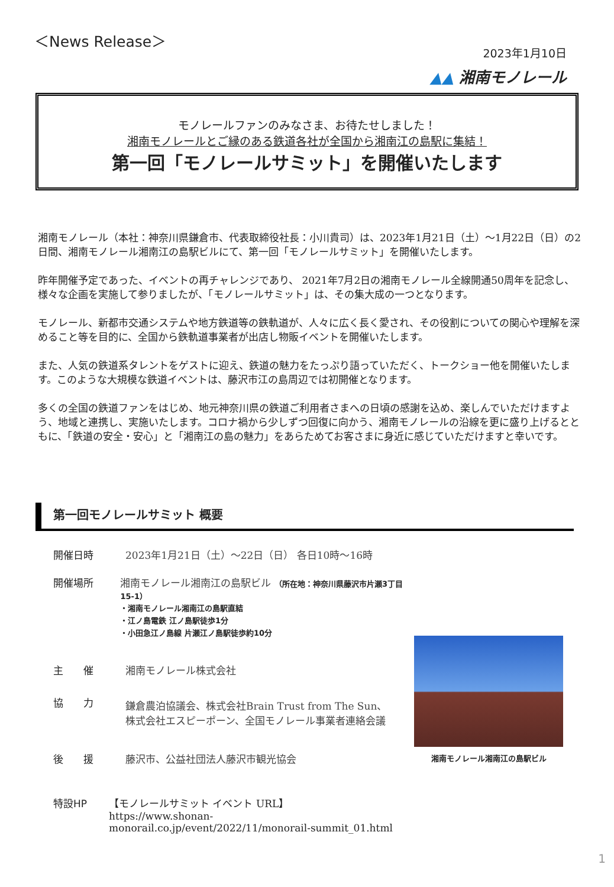＜News Release＞
2023年1月10日
▲▲ 湘南モノレール
モノレールファンのみなさま、お待たせしました！
湘南モノレールとご縁のある鉄道各社が全国から湘南江の島駅に集結！
第一回「モノレールサミット」を開催いたします
湘南モノレール（本社：神奈川県鎌倉市、代表取締役社長：小川貴司）は、2023年1月21日（土）～1月22日（日）の2日間、湘南モノレール湘南江の島駅ビルにて、第一回「モノレールサミット」を開催いたします。
昨年開催予定であった、イベントの再チャレンジであり、 2021年7月2日の湘南モノレール全線開通50周年を記念し、様々な企画を実施して参りましたが、「モノレールサミット」は、その集大成の一つとなります。
モノレール、新都市交通システムや地方鉄道等の鉄軌道が、人々に広く長く愛され、その役割についての関心や理解を深めること等を目的に、全国から鉄軌道事業者が出店し物販イベントを開催いたします。
また、人気の鉄道系タレントをゲストに迎え、鉄道の魅力をたっぷり語っていただく、トークショー他を開催いたします。このような大規模な鉄道イベントは、藤沢市江の島周辺では初開催となります。
多くの全国の鉄道ファンをはじめ、地元神奈川県の鉄道ご利用者さまへの日頃の感謝を込め、楽しんでいただけますよう、地域と連携し、実施いたします。コロナ禍から少しずつ回復に向かう、湘南モノレールの沿線を更に盛り上げるとともに、「鉄道の安全・安心」と「湘南江の島の魅力」をあらためてお客さまに身近に感じていただけますと幸いです。
第一回モノレールサミット 概要
開催日時 2023年1月21日（土）～22日（日） 各日10時～16時
開催場所 湘南モノレール湘南江の島駅ビル （所在地：神奈川県藤沢市片瀬3丁目15-1）
・湘南モノレール湘南江の島駅直結
・江ノ島電鉄 江ノ島駅徒歩1分
・小田急江ノ島線 片瀬江ノ島駅徒歩約10分
主　　催 湘南モノレール株式会社
協　　力 鎌倉農泊協議会、株式会社Brain Trust from The Sun、
株式会社エスピーポーン、全国モノレール事業者連絡会議
後　　援 藤沢市、公益社団法人藤沢市観光協会
特設HP 【モノレールサミット イベント URL】
https://www.shonan-monorail.co.jp/event/2022/11/monorail-summit_01.html
湘南モノレール湘南江の島駅ビル
1